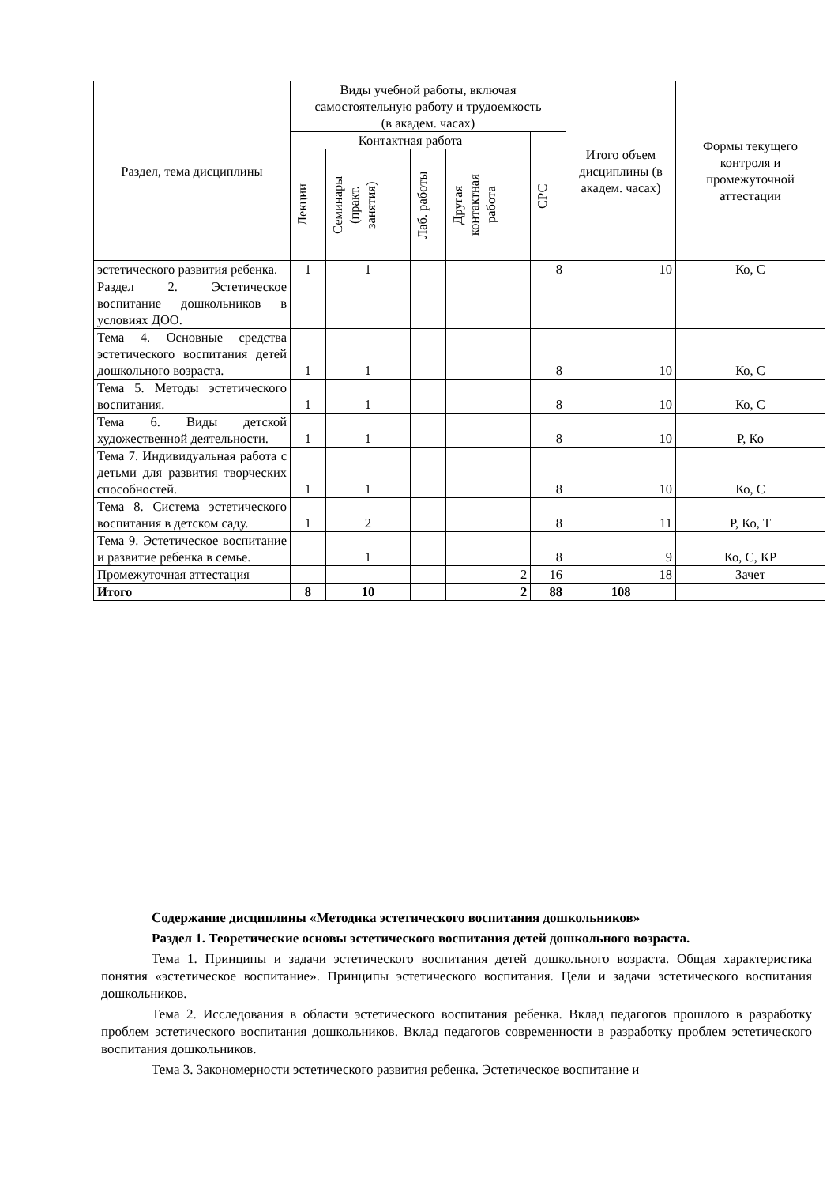| Раздел, тема дисциплины | Виды учебной работы, включая самостоятельную работу и трудоемкость (в академ. часах) | | | | | Итого объем дисциплины (в академ. часах) | Формы текущего контроля и промежуточной аттестации |
| --- | --- | --- | --- | --- | --- | --- | --- |
| | Контактная работа | | | | СРС | | |
| | Лекции | Семинары (практ. занятия) | Лаб. работы | Другая контактная работа | | | |
| эстетического развития ребенка. | 1 | 1 | | | 8 | 10 | Ко, С |
| Раздел 2. Эстетическое воспитание дошкольников в условиях ДОО. | | | | | | | |
| Тема 4. Основные средства эстетического воспитания детей дошкольного возраста. | 1 | 1 | | | 8 | 10 | Ко, С |
| Тема 5. Методы эстетического воспитания. | 1 | 1 | | | 8 | 10 | Ко, С |
| Тема 6. Виды детской художественной деятельности. | 1 | 1 | | | 8 | 10 | Р, Ко |
| Тема 7. Индивидуальная работа с детьми для развития творческих способностей. | 1 | 1 | | | 8 | 10 | Ко, С |
| Тема 8. Система эстетического воспитания в детском саду. | 1 | 2 | | | 8 | 11 | Р, Ко, Т |
| Тема 9. Эстетическое воспитание и развитие ребенка в семье. | | 1 | | | 8 | 9 | Ко, С, КР |
| Промежуточная аттестация | | | | 2 | 16 | 18 | Зачет |
| Итого | 8 | 10 | | 2 | 88 | 108 | |
Содержание дисциплины «Методика эстетического воспитания дошкольников»
Раздел 1. Теоретические основы эстетического воспитания детей дошкольного возраста.
Тема 1. Принципы и задачи эстетического воспитания детей дошкольного возраста. Общая характеристика понятия «эстетическое воспитание». Принципы эстетического воспитания. Цели и задачи эстетического воспитания дошкольников.
Тема 2. Исследования в области эстетического воспитания ребенка. Вклад педагогов прошлого в разработку проблем эстетического воспитания дошкольников. Вклад педагогов современности в разработку проблем эстетического воспитания дошкольников.
Тема 3. Закономерности эстетического развития ребенка. Эстетическое воспитание и